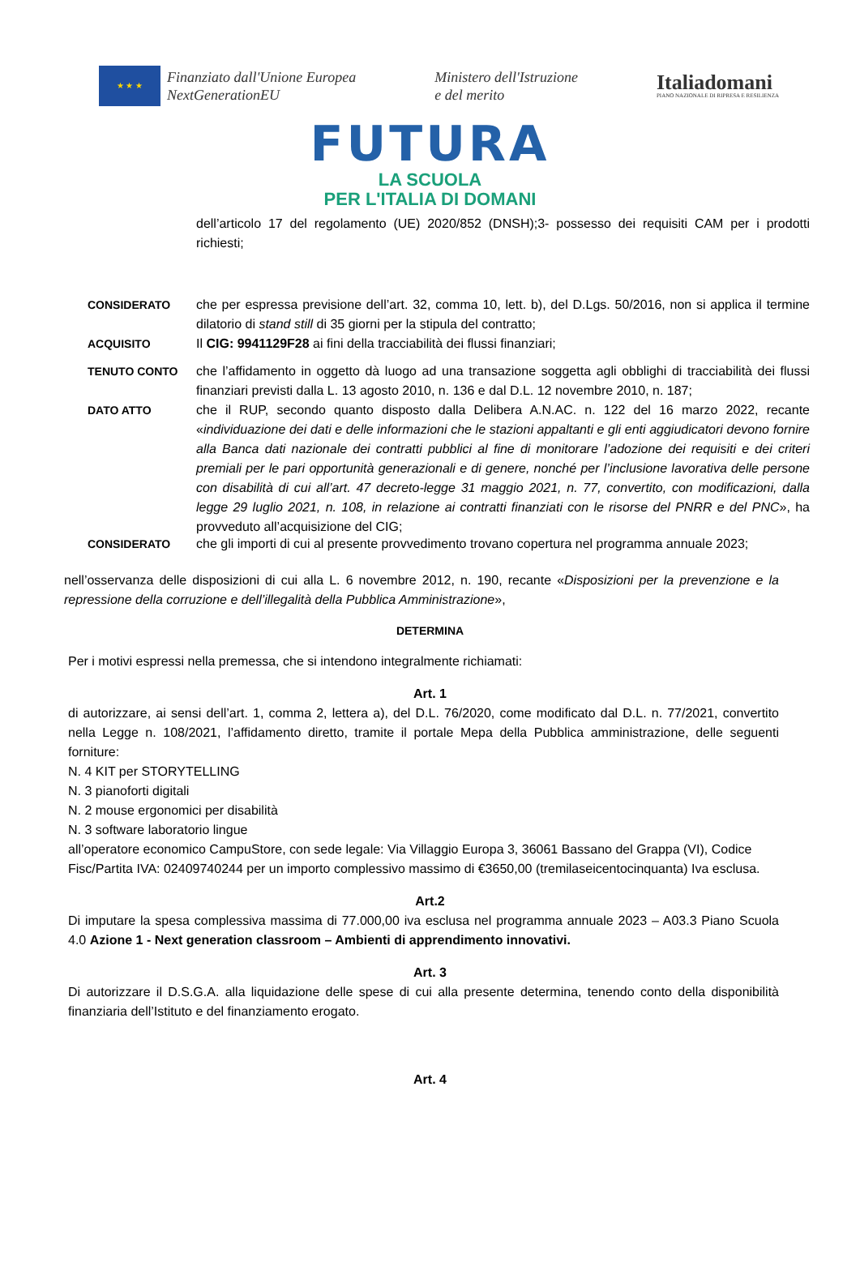★ ★ ★
Finanziato dall'Unione Europea
NextGenerationEU
Ministero dell'Istruzione
e del merito
Italiadomani
PIANO NAZIONALE DI RIPRESA E RESILIENZA
FUTURA
LA SCUOLA
PER L'ITALIA DI DOMANI
dell’articolo 17 del regolamento (UE) 2020/852 (DNSH);3- possesso dei requisiti CAM per i prodotti richiesti;
CONSIDERATO che per espressa previsione dell’art. 32, comma 10, lett. b), del D.Lgs. 50/2016, non si applica il termine dilatorio di stand still di 35 giorni per la stipula del contratto;
ACQUISITO Il CIG: 9941129F28 ai fini della tracciabilità dei flussi finanziari;
TENUTO CONTO che l’affidamento in oggetto dà luogo ad una transazione soggetta agli obblighi di tracciabilità dei flussi finanziari previsti dalla L. 13 agosto 2010, n. 136 e dal D.L. 12 novembre 2010, n. 187;
DATO ATTO che il RUP, secondo quanto disposto dalla Delibera A.N.AC. n. 122 del 16 marzo 2022, recante «individuazione dei dati e delle informazioni che le stazioni appaltanti e gli enti aggiudicatori devono fornire alla Banca dati nazionale dei contratti pubblici al fine di monitorare l’adozione dei requisiti e dei criteri premiali per le pari opportunità generazionali e di genere, nonché per l’inclusione lavorativa delle persone con disabilità di cui all’art. 47 decreto-legge 31 maggio 2021, n. 77, convertito, con modificazioni, dalla legge 29 luglio 2021, n. 108, in relazione ai contratti finanziati con le risorse del PNRR e del PNC», ha provveduto all’acquisizione del CIG;
CONSIDERATO che gli importi di cui al presente provvedimento trovano copertura nel programma annuale 2023;
nell’osservanza delle disposizioni di cui alla L. 6 novembre 2012, n. 190, recante «Disposizioni per la prevenzione e la repressione della corruzione e dell’illegalità della Pubblica Amministrazione»,
DETERMINA
Per i motivi espressi nella premessa, che si intendono integralmente richiamati:
Art. 1
di autorizzare, ai sensi dell’art. 1, comma 2, lettera a), del D.L. 76/2020, come modificato dal D.L. n. 77/2021, convertito nella Legge n. 108/2021, l’affidamento diretto, tramite il portale Mepa della Pubblica amministrazione, delle seguenti forniture:
N. 4 KIT per STORYTELLING
N. 3 pianoforti digitali
N. 2 mouse ergonomici per disabilità
N. 3 software laboratorio lingue
all’operatore economico CampuStore, con sede legale: Via Villaggio Europa 3, 36061 Bassano del Grappa (VI), Codice Fisc/Partita IVA: 02409740244 per un importo complessivo massimo di €3650,00 (tremilaseicentocinquanta) Iva esclusa.
Art.2
Di imputare la spesa complessiva massima di 77.000,00 iva esclusa nel programma annuale 2023 – A03.3 Piano Scuola 4.0 Azione 1 - Next generation classroom – Ambienti di apprendimento innovativi.
Art. 3
Di autorizzare il D.S.G.A. alla liquidazione delle spese di cui alla presente determina, tenendo conto della disponibilità finanziaria dell’Istituto e del finanziamento erogato.
Art. 4